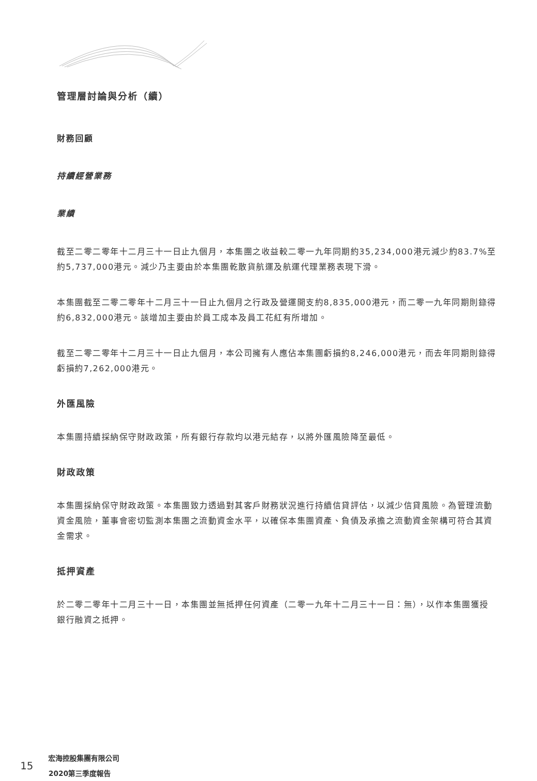管理層討論與分析（續）
財務回顧
持續經營業務
業績
截至二零二零年十二月三十一日止九個月，本集團之收益較二零一九年同期約35,234,000港元減少約83.7%至約5,737,000港元。減少乃主要由於本集團乾散貨航運及航運代理業務表現下滑。
本集團截至二零二零年十二月三十一日止九個月之行政及營運開支約8,835,000港元，而二零一九年同期則錄得約6,832,000港元。該增加主要由於員工成本及員工花紅有所增加。
截至二零二零年十二月三十一日止九個月，本公司擁有人應佔本集團虧損約8,246,000港元，而去年同期則錄得虧損約7,262,000港元。
外匯風險
本集團持續採納保守財政政策，所有銀行存款均以港元結存，以將外匯風險降至最低。
財政政策
本集團採納保守財政政策。本集團致力透過對其客戶財務狀況進行持續信貸評估，以減少信貸風險。為管理流動資金風險，董事會密切監測本集團之流動資金水平，以確保本集團資產、負債及承擔之流動資金架構可符合其資金需求。
抵押資產
於二零二零年十二月三十一日，本集團並無抵押任何資產（二零一九年十二月三十一日：無），以作本集團獲授銀行融資之抵押。
15
宏海控股集團有限公司
2020第三季度報告